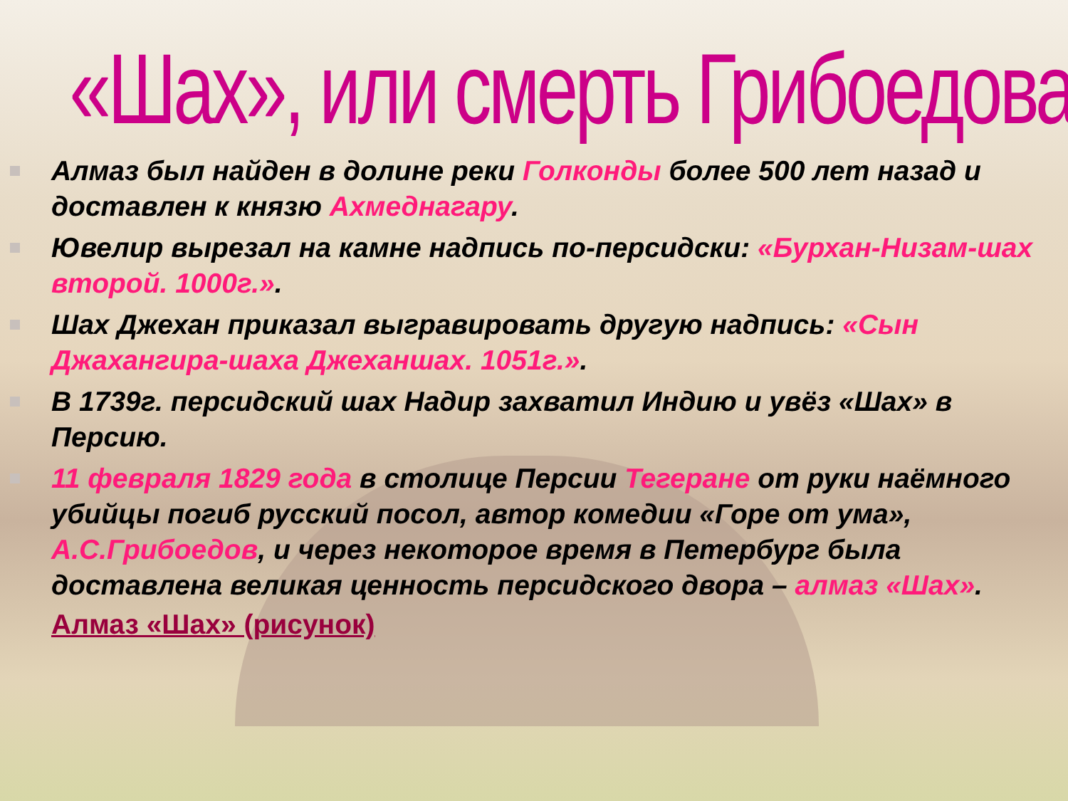«Шах», или смерть Грибоедова
Алмаз был найден в долине реки Голконды более 500 лет назад и доставлен к князю Ахмеднагару.
Ювелир вырезал на камне надпись по-персидски: «Бурхан-Низам-шах второй. 1000г.».
Шах Джехан приказал выгравировать другую надпись: «Сын Джахангира-шаха Джеханшах. 1051г.».
В 1739г. персидский шах Надир захватил Индию и увёз «Шах» в Персию.
11 февраля 1829 года в столице Персии Тегеране от руки наёмного убийцы погиб русский посол, автор комедии «Горе от ума», А.С.Грибоедов, и через некоторое время в Петербург была доставлена великая ценность персидского двора – алмаз «Шах».
Алмаз «Шах» (рисунок)